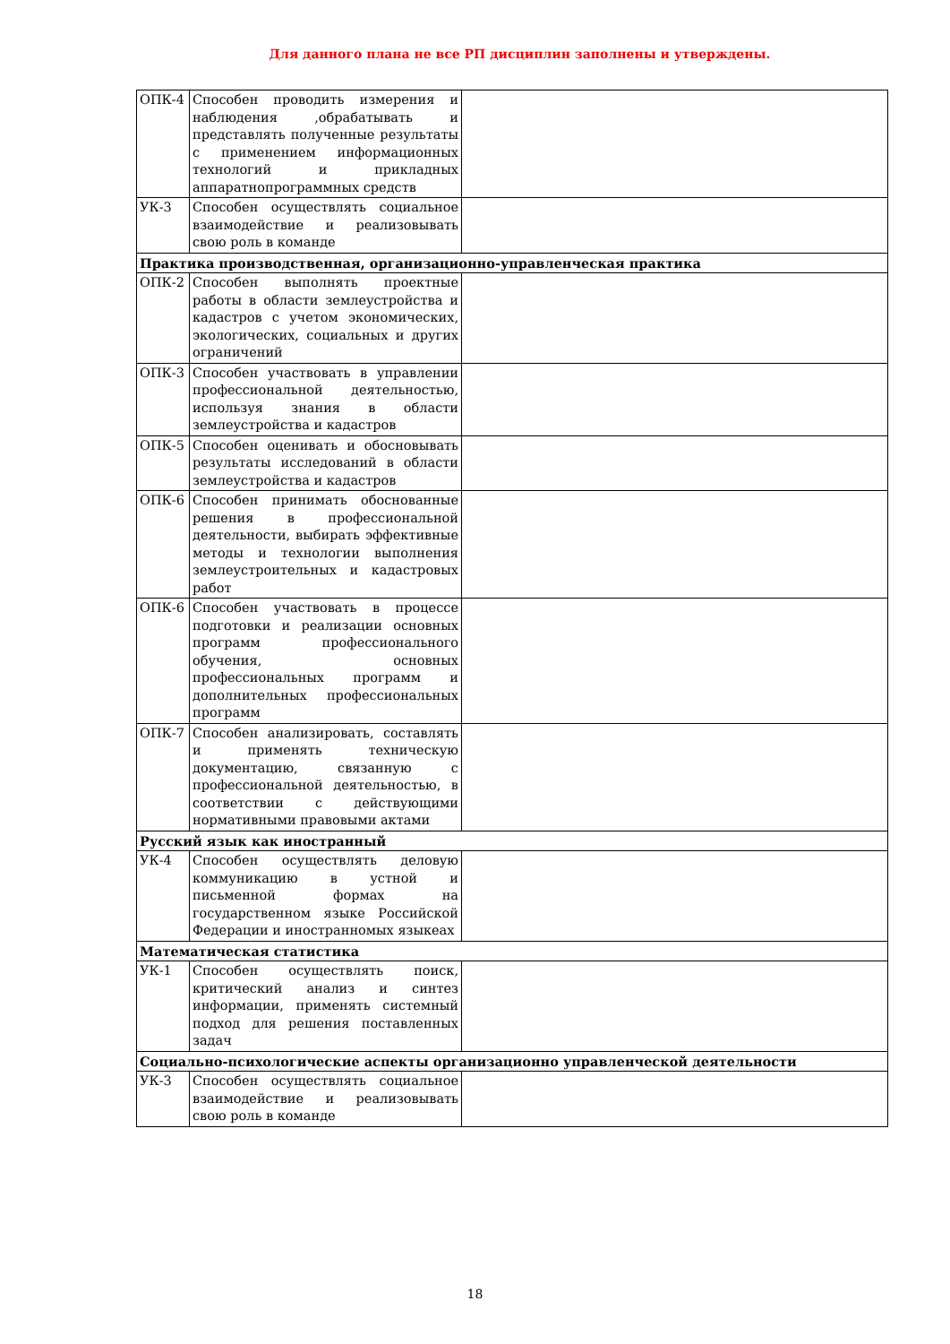Для данного плана не все РП дисциплин заполнены и утверждены.
| ОПК-4 | Способен проводить измерения и наблюдения ,обрабатывать и представлять полученные результаты с применением информационных технологий и прикладных аппаратнопрограммных средств | |
| УК-3 | Способен осуществлять социальное взаимодействие и реализовывать свою роль в команде | |
| Практика производственная, организационно-управленческая практика | | |
| ОПК-2 | Способен выполнять проектные работы в области землеустройства и кадастров с учетом экономических, экологических, социальных и других ограничений | |
| ОПК-3 | Способен участвовать в управлении профессиональной деятельностью, используя знания в области землеустройства и кадастров | |
| ОПК-5 | Способен оценивать и обосновывать результаты исследований в области землеустройства и кадастров | |
| ОПК-6 | Способен принимать обоснованные решения в профессиональной деятельности, выбирать эффективные методы и технологии выполнения землеустроительных и кадастровых работ | |
| ОПК-6 | Способен участвовать в процессе подготовки и реализации основных программ профессионального обучения, основных профессиональных программ и дополнительных профессиональных программ | |
| ОПК-7 | Способен анализировать, составлять и применять техническую документацию, связанную с профессиональной деятельностью, в соответствии с действующими нормативными правовыми актами | |
| Русский язык как иностранный | | |
| УК-4 | Способен осуществлять деловую коммуникацию в устной и письменной формах на государственном языке Российской Федерации и иностранномых языкеах | |
| Математическая статистика | | |
| УК-1 | Способен осуществлять поиск, критический анализ и синтез информации, применять системный подход для решения поставленных задач | |
| Социально-психологические аспекты организационно управленческой деятельности | | |
| УК-3 | Способен осуществлять социальное взаимодействие и реализовывать свою роль в команде | |
18